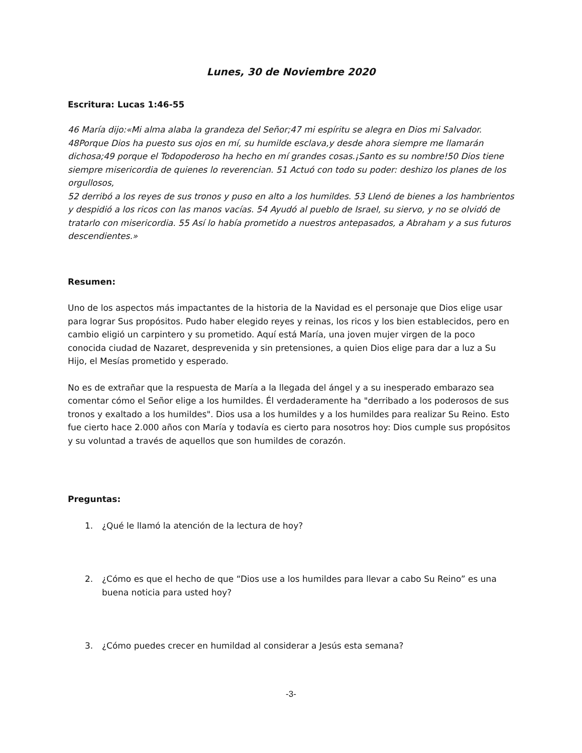Lunes, 30 de Noviembre 2020
Escritura: Lucas 1:46-55
46 María dijo:«Mi alma alaba la grandeza del Señor;47 mi espíritu se alegra en Dios mi Salvador. 48Porque Dios ha puesto sus ojos en mí, su humilde esclava,y desde ahora siempre me llamarán dichosa;49 porque el Todopoderoso ha hecho en mí grandes cosas.¡Santo es su nombre!50 Dios tiene siempre misericordia de quienes lo reverencian. 51 Actuó con todo su poder: deshizo los planes de los orgullosos,
52 derribó a los reyes de sus tronos y puso en alto a los humildes. 53 Llenó de bienes a los hambrientos y despidió a los ricos con las manos vacías. 54 Ayudó al pueblo de Israel, su siervo, y no se olvidó de tratarlo con misericordia. 55 Así lo había prometido a nuestros antepasados, a Abraham y a sus futuros descendientes.»
Resumen:
Uno de los aspectos más impactantes de la historia de la Navidad es el personaje que Dios elige usar para lograr Sus propósitos. Pudo haber elegido reyes y reinas, los ricos y los bien establecidos, pero en cambio eligió un carpintero y su prometido. Aquí está María, una joven mujer virgen de la poco conocida ciudad de Nazaret, desprevenida y sin pretensiones, a quien Dios elige para dar a luz a Su Hijo, el Mesías prometido y esperado.
No es de extrañar que la respuesta de María a la llegada del ángel y a su inesperado embarazo sea comentar cómo el Señor elige a los humildes. Él verdaderamente ha "derribado a los poderosos de sus tronos y exaltado a los humildes". Dios usa a los humildes y a los humildes para realizar Su Reino. Esto fue cierto hace 2.000 años con María y todavía es cierto para nosotros hoy: Dios cumple sus propósitos y su voluntad a través de aquellos que son humildes de corazón.
Preguntas:
1. ¿Qué le llamó la atención de la lectura de hoy?
2. ¿Cómo es que el hecho de que “Dios use a los humildes para llevar a cabo Su Reino” es una buena noticia para usted hoy?
3. ¿Cómo puedes crecer en humildad al considerar a Jesús esta semana?
-3-